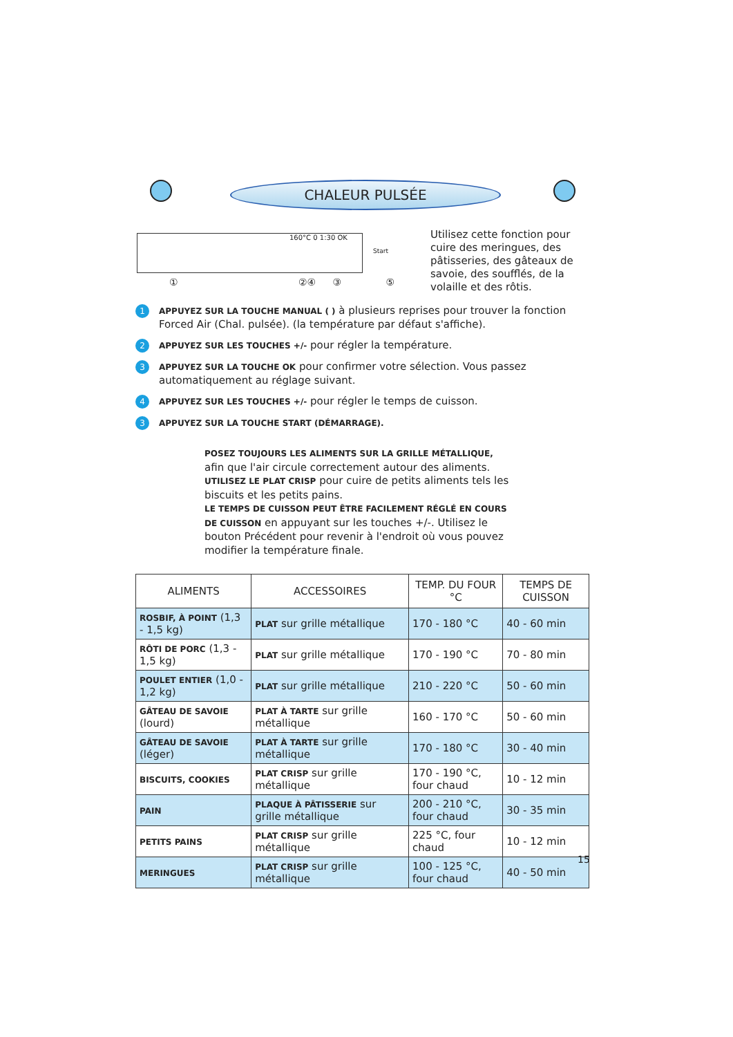CHALEUR PULSÉE
160°C 0 1:30 OK
Start
① ②④ ③ ⑤
Utilisez cette fonction pour cuire des meringues, des pâtisseries, des gâteaux de savoie, des soufflés, de la volaille et des rôtis.
1
APPUYEZ SUR LA TOUCHE MANUAL ( ) à plusieurs reprises pour trouver la fonction Forced Air (Chal. pulsée). (la température par défaut s'affiche).
2
APPUYEZ SUR LES TOUCHES +/- pour régler la température.
3
APPUYEZ SUR LA TOUCHE OK pour confirmer votre sélection. Vous passez automatiquement au réglage suivant.
4
APPUYEZ SUR LES TOUCHES +/- pour régler le temps de cuisson.
3
APPUYEZ SUR LA TOUCHE START (DÉMARRAGE).
POSEZ TOUJOURS LES ALIMENTS SUR LA GRILLE MÉTALLIQUE, afin que l'air circule correctement autour des aliments.
UTILISEZ LE PLAT CRISP pour cuire de petits aliments tels les biscuits et les petits pains.
LE TEMPS DE CUISSON PEUT ÊTRE FACILEMENT RÉGLÉ EN COURS DE CUISSON en appuyant sur les touches +/-. Utilisez le bouton Précédent pour revenir à l'endroit où vous pouvez modifier la température finale.
| ALIMENTS | ACCESSOIRES | TEMP. DU FOUR °C | TEMPS DE CUISSON |
| --- | --- | --- | --- |
| ROSBIF, À POINT (1,3 - 1,5 kg) | PLAT sur grille métallique | 170 - 180 °C | 40 - 60 min |
| RÔTI DE PORC (1,3 - 1,5 kg) | PLAT sur grille métallique | 170 - 190 °C | 70 - 80 min |
| POULET ENTIER (1,0 - 1,2 kg) | PLAT sur grille métallique | 210 - 220 °C | 50 - 60 min |
| GÂTEAU DE SAVOIE (lourd) | PLAT À TARTE sur grille métallique | 160 - 170 °C | 50 - 60 min |
| GÂTEAU DE SAVOIE (léger) | PLAT À TARTE sur grille métallique | 170 - 180 °C | 30 - 40 min |
| BISCUITS, COOKIES | PLAT CRISP sur grille métallique | 170 - 190 °C, four chaud | 10 - 12 min |
| PAIN | PLAQUE À PÂTISSERIE sur grille métallique | 200 - 210 °C, four chaud | 30 - 35 min |
| PETITS PAINS | PLAT CRISP sur grille métallique | 225 °C, four chaud | 10 - 12 min |
| MERINGUES | PLAT CRISP sur grille métallique | 100 - 125 °C, four chaud | 40 - 50 min |
15